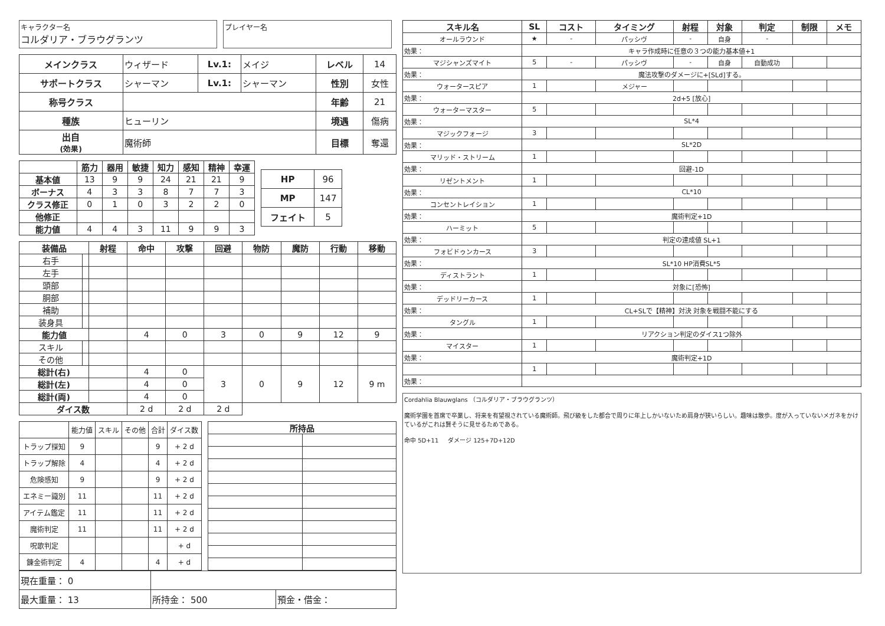キャラクター名
コルダリア・ブラウグランツ
プレイヤー名
| メインクラス | ウィザード | Lv.1: | メイジ | レベル | 14 |
| サポートクラス | シャーマン | Lv.1: | シャーマン | 性別 | 女性 |
| 称号クラス | | | | 年齢 | 21 |
| 種族 | ヒューリン | | | 境遇 | 傷病 |
| 出自 (効果) | 魔術師 | | | 目標 | 奪還 |
| | 筋力 | 器用 | 敏捷 | 知力 | 感知 | 精神 | 幸運 |
| --- | --- | --- | --- | --- | --- | --- | --- |
| 基本値 | 13 | 9 | 9 | 24 | 21 | 21 | 9 |
| ボーナス | 4 | 3 | 3 | 8 | 7 | 7 | 3 |
| クラス修正 | 0 | 1 | 0 | 3 | 2 | 2 | 0 |
| 他修正 | | | | | | | |
| 能力値 | 4 | 4 | 3 | 11 | 9 | 9 | 3 |
| HP | 96 |
| MP | 147 |
| フェイト | 5 |
| 装備品 | | 射程 | 命中 | 攻撃 | 回避 | 物防 | 魔防 | 行動 | 移動 |
| --- | --- | --- | --- | --- | --- | --- | --- | --- | --- |
| 右手 | | | | | | | | | |
| 左手 | | | | | | | | | |
| 頭部 | | | | | | | | | |
| 胴部 | | | | | | | | | |
| 補助 | | | | | | | | | |
| 装身具 | | | | | | | | | |
| 能力値 | | | 4 | 0 | 3 | 0 | 9 | 12 | 9 |
| スキル | | | | | | | | | |
| その他 | | | | | | | | | |
| 総計(右) | | | 4 | 0 | 3 | 0 | 9 | 12 | 9 m |
| 総計(左) | | | 4 | 0 | | | | | |
| 総計(両) | | | 4 | 0 | | | | | |
| ダイス数 | | | 2 d | 2 d | 2 d | | | | |
| | 能力値 | スキル | その他 | 合計 | ダイス数 |
| トラップ探知 | 9 | | | 9 | + 2 d |
| トラップ解除 | 4 | | | 4 | + 2 d |
| 危険感知 | 9 | | | 9 | + 2 d |
| エネミー識別 | 11 | | | 11 | + 2 d |
| アイテム鑑定 | 11 | | | 11 | + 2 d |
| 魔術判定 | 11 | | | 11 | + 2 d |
| 呪歌判定 | | | | | + d |
| 錬金術判定 | 4 | | | 4 | + d |
| 所持品 | |
| --- | --- |
| 現在重量： 0 | | |
| 最大重量： 13 | 所持金： 500 | 預金・借金： |
| スキル名 | SL | コスト | タイミング | 射程 | 対象 | 判定 | 制限 | メモ |
| --- | --- | --- | --- | --- | --- | --- | --- | --- |
| オールラウンド | ★ | - | パッシヴ | - | 自身 | - | | |
| 効果： | キャラ作成時に任意の３つの能力基本値+1 | | | | | | | |
| マジシャンズマイト | 5 | - | パッシヴ | - | 自身 | 自動成功 | | |
| 効果： | 魔法攻撃のダメージに+[SLd]する。 | | | | | | | |
| ウォータースピア | 1 | | メジャー | | | | | |
| 効果： | 2d+5 [放心] | | | | | | | |
| ウォーターマスター | 5 | | | | | | | |
| 効果： | SL*4 | | | | | | | |
| マジックフォージ | 3 | | | | | | | |
| 効果： | SL*2D | | | | | | | |
| マリッド・ストリーム | 1 | | | | | | | |
| 効果： | 回避-1D | | | | | | | |
| リゼントメント | 1 | | | | | | | |
| 効果： | CL*10 | | | | | | | |
| コンセントレイション | 1 | | | | | | | |
| 効果： | 魔術判定+1D | | | | | | | |
| ハーミット | 5 | | | | | | | |
| 効果： | 判定の達成値 SL+1 | | | | | | | |
| フォビドゥンカース | 3 | | | | | | | |
| 効果： | SL*10 HP消費SL*5 | | | | | | | |
| ディストラント | 1 | | | | | | | |
| 効果： | 対象に[恐怖] | | | | | | | |
| デッドリーカース | 1 | | | | | | | |
| 効果： | CL+SLで【精神】対決 対象を戦闘不能にする | | | | | | | |
| タングル | 1 | | | | | | | |
| 効果： | リアクション判定のダイス1つ除外 | | | | | | | |
| マイスター | 1 | | | | | | | |
| 効果： | 魔術判定+1D | | | | | | | |
| | 1 | | | | | | | |
| 効果： | | | | | | | | |
Cordahlia Blauwglans （コルダリア・ブラウグランツ）
魔術学園を首席で卒業し、将来を有望視されている魔術師。飛び級をした都合で周りに年上しかいないため肩身が狭いらしい。趣味は散歩。度が入っていないメガネをかけているがこれは賢そうに見せるためである。
命中 5D+11 ダメージ 125+7D+12D